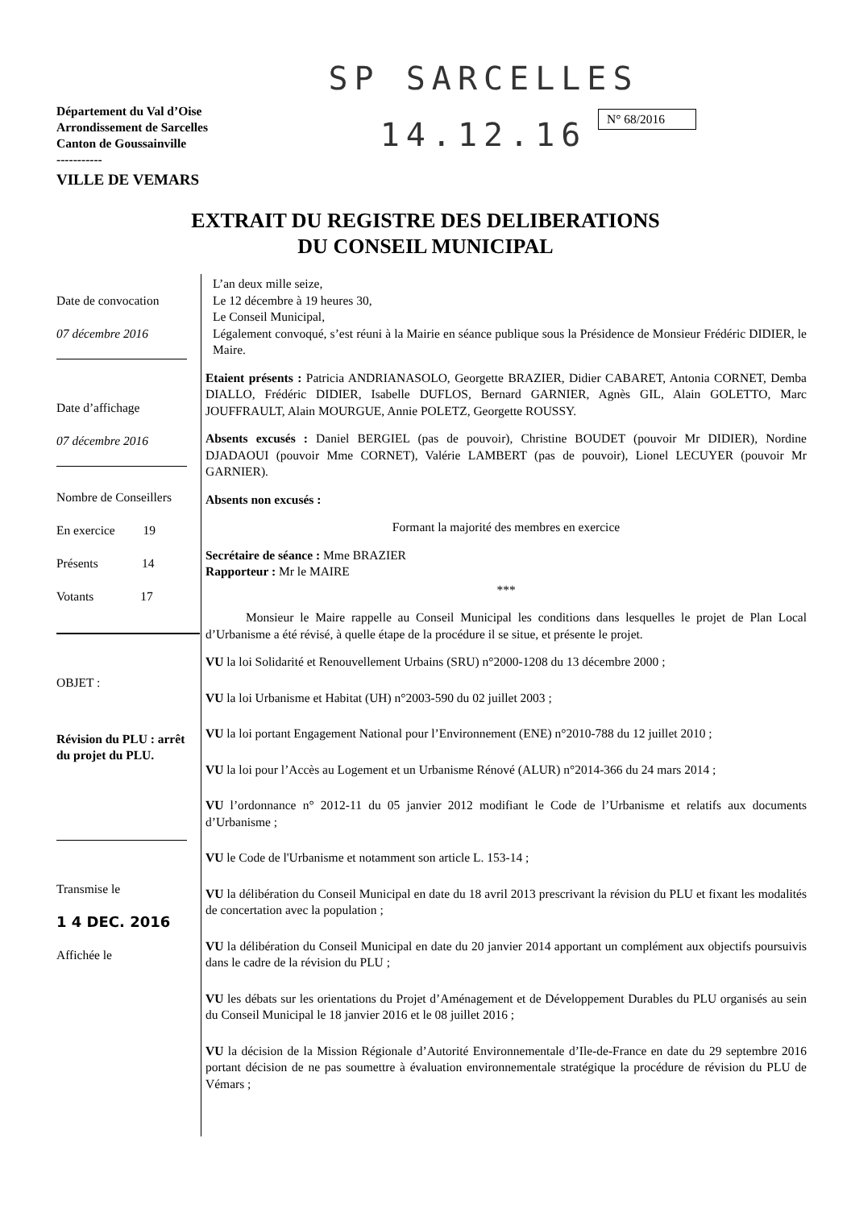SP SARCELLES
14.12.16
Département du Val d’Oise
Arrondissement de Sarcelles
Canton de Goussainville
-----------
VILLE DE VEMARS
N° 68/2016
EXTRAIT DU REGISTRE DES DELIBERATIONS
DU CONSEIL MUNICIPAL
Date de convocation
07 décembre 2016
Date d’affichage
07 décembre 2016
Nombre de Conseillers
En exercice 19
Présents 14
Votants 17
OBJET :
Révision du PLU : arrêt du projet du PLU.
Transmise le
1 4 DEC. 2016
Affichée le
L’an deux mille seize,
Le 12 décembre à 19 heures 30,
Le Conseil Municipal,
Légalement convoqué, s’est réuni à la Mairie en séance publique sous la Présidence de Monsieur Frédéric DIDIER, le Maire.
Etaient présents : Patricia ANDRIANASOLO, Georgette BRAZIER, Didier CABARET, Antonia CORNET, Demba DIALLO, Frédéric DIDIER, Isabelle DUFLOS, Bernard GARNIER, Agnès GIL, Alain GOLETTO, Marc JOUFFRAULT, Alain MOURGUE, Annie POLETZ, Georgette ROUSSY.
Absents excusés : Daniel BERGIEL (pas de pouvoir), Christine BOUDET (pouvoir Mr DIDIER), Nordine DJADAOUI (pouvoir Mme CORNET), Valérie LAMBERT (pas de pouvoir), Lionel LECUYER (pouvoir Mr GARNIER).
Absents non excusés :
Formant la majorité des membres en exercice
Secrétaire de séance : Mme BRAZIER
Rapporteur : Mr le MAIRE
***
Monsieur le Maire rappelle au Conseil Municipal les conditions dans lesquelles le projet de Plan Local d’Urbanisme a été révisé, à quelle étape de la procédure il se situe, et présente le projet.
VU la loi Solidarité et Renouvellement Urbains (SRU) n°2000-1208 du 13 décembre 2000 ;
VU la loi Urbanisme et Habitat (UH) n°2003-590 du 02 juillet 2003 ;
VU la loi portant Engagement National pour l’Environnement (ENE) n°2010-788 du 12 juillet 2010 ;
VU la loi pour l’Accès au Logement et un Urbanisme Rénové (ALUR) n°2014-366 du 24 mars 2014 ;
VU l’ordonnance n° 2012-11 du 05 janvier 2012 modifiant le Code de l’Urbanisme et relatifs aux documents d’Urbanisme ;
VU le Code de l'Urbanisme et notamment son article L. 153-14 ;
VU la délibération du Conseil Municipal en date du 18 avril 2013 prescrivant la révision du PLU et fixant les modalités de concertation avec la population ;
VU la délibération du Conseil Municipal en date du 20 janvier 2014 apportant un complément aux objectifs poursuivis dans le cadre de la révision du PLU ;
VU les débats sur les orientations du Projet d’Aménagement et de Développement Durables du PLU organisés au sein du Conseil Municipal le 18 janvier 2016 et le 08 juillet 2016 ;
VU la décision de la Mission Régionale d’Autorité Environnementale d’Ile-de-France en date du 29 septembre 2016 portant décision de ne pas soumettre à évaluation environnementale stratégique la procédure de révision du PLU de Vémars ;